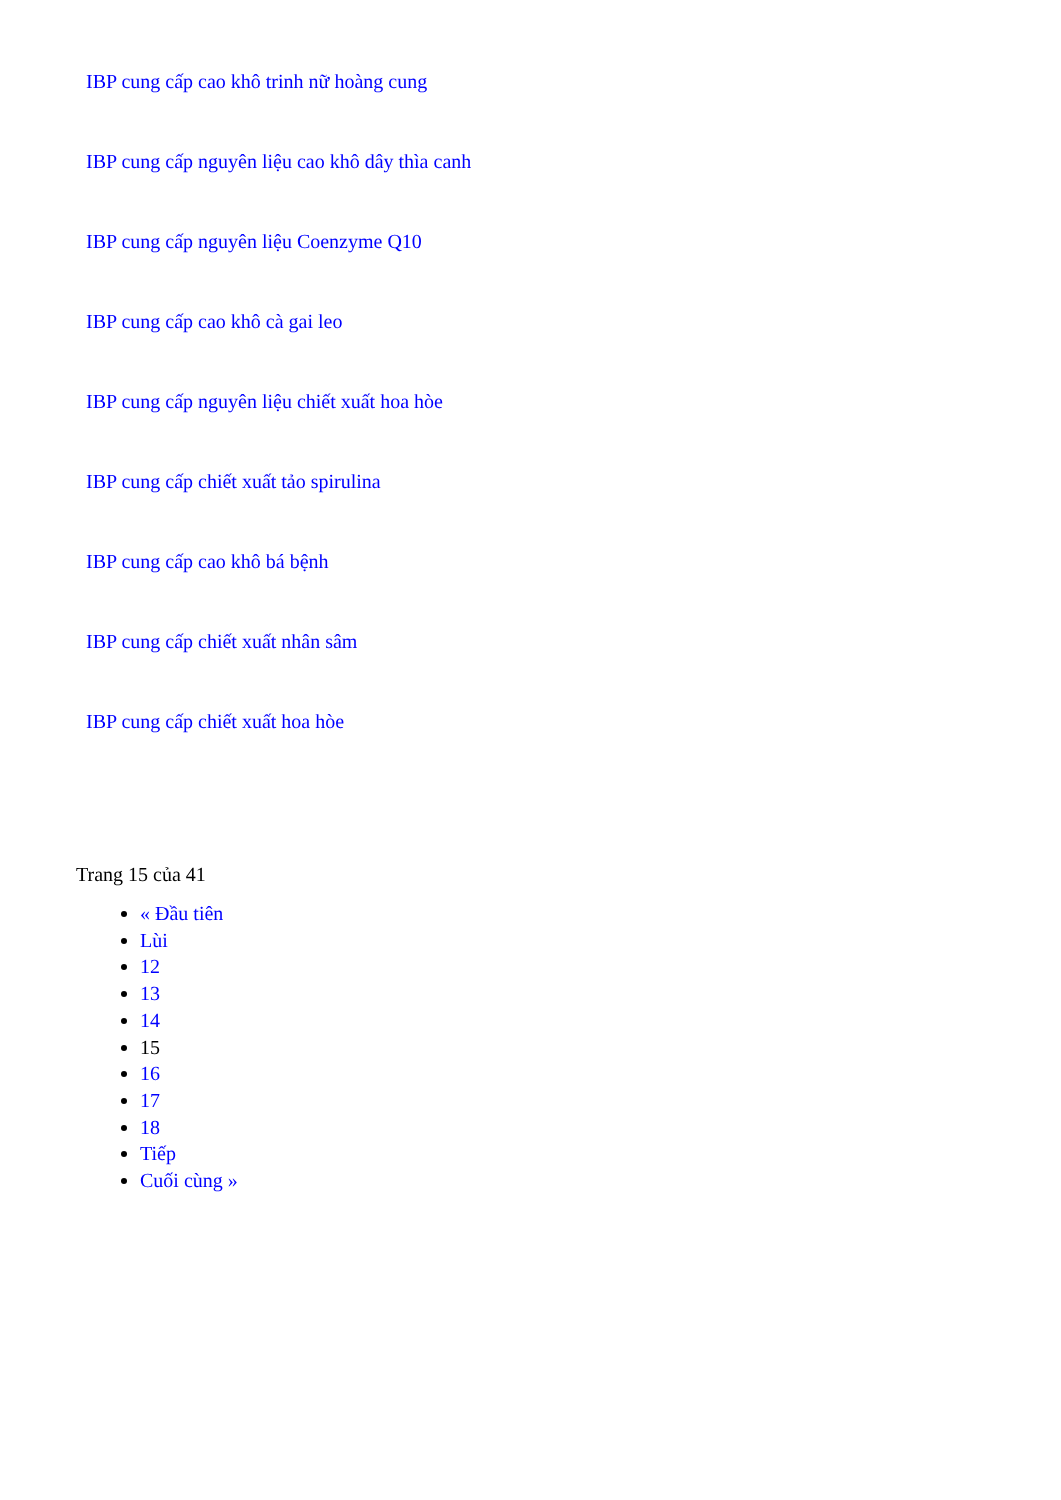IBP cung cấp cao khô trinh nữ hoàng cung
IBP cung cấp nguyên liệu cao khô dây thìa canh
IBP cung cấp nguyên liệu Coenzyme Q10
IBP cung cấp cao khô cà gai leo
IBP cung cấp nguyên liệu chiết xuất hoa hòe
IBP cung cấp chiết xuất tảo spirulina
IBP cung cấp cao khô bá bệnh
IBP cung cấp chiết xuất nhân sâm
IBP cung cấp chiết xuất hoa hòe
Trang 15 của 41
« Đầu tiên
Lùi
12
13
14
15
16
17
18
Tiếp
Cuối cùng »